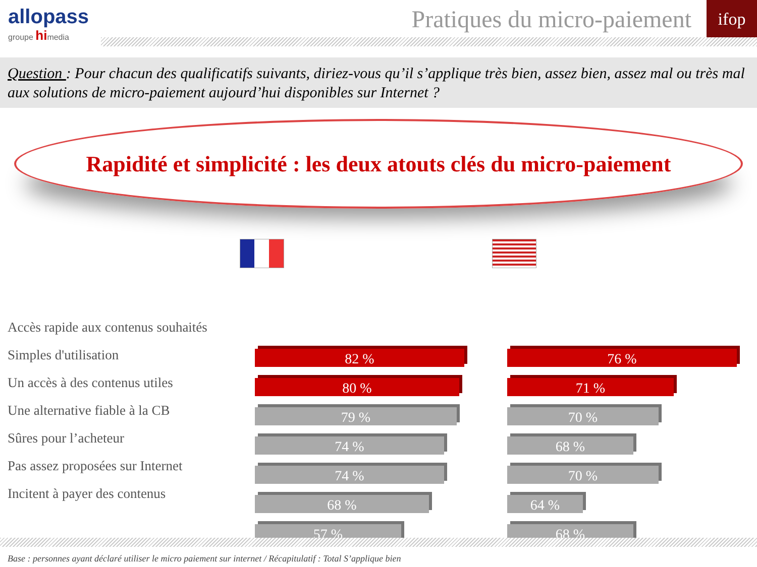allopass
groupe himedia
Pratiques du micro-paiement
ifop
Question : Pour chacun des qualificatifs suivants, diriez-vous qu’il s’applique très bien, assez bien, assez mal ou très mal aux solutions de micro-paiement aujourd’hui disponibles sur Internet ?
Rapidité et simplicité : les deux atouts clés du micro-paiement
Accès rapide aux contenus souhaités
Simples d'utilisation
Un accès à des contenus utiles
Une alternative fiable à la CB
Sûres pour l’acheteur
Pas assez proposées sur Internet
Incitent à payer des contenus
82 %
80 %
79 %
74 %
74 %
68 %
57 %
76 %
71 %
70 %
68 %
70 %
64 %
68 %
Base : personnes ayant déclaré utiliser le micro paiement sur internet / Récapitulatif : Total S’applique bien